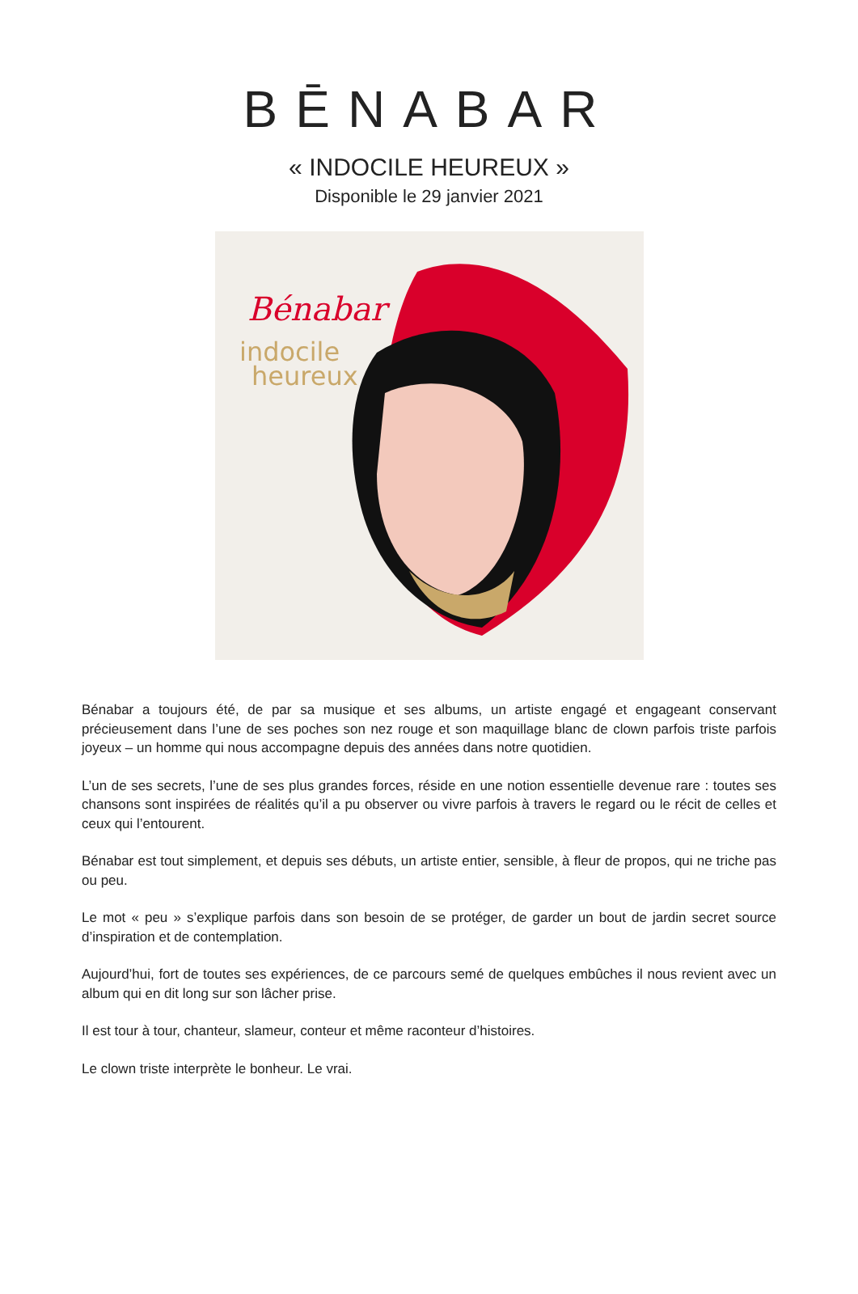BĒNABAR
« INDOCILE HEUREUX »
Disponible le 29 janvier 2021
Bénabar
indocile
heureux
Bénabar a toujours été, de par sa musique et ses albums, un artiste engagé et engageant conservant précieusement dans l’une de ses poches son nez rouge et son maquillage blanc de clown parfois triste parfois joyeux – un homme qui nous accompagne depuis des années dans notre quotidien.
L’un de ses secrets, l’une de ses plus grandes forces, réside en une notion essentielle devenue rare : toutes ses chansons sont inspirées de réalités qu’il a pu observer ou vivre parfois à travers le regard ou le récit de celles et ceux qui l’entourent.
Bénabar est tout simplement, et depuis ses débuts, un artiste entier, sensible, à fleur de propos, qui ne triche pas ou peu.
Le mot « peu » s’explique parfois dans son besoin de se protéger, de garder un bout de jardin secret source d’inspiration et de contemplation.
Aujourd’hui, fort de toutes ses expériences, de ce parcours semé de quelques embûches il nous revient avec un album qui en dit long sur son lâcher prise.
Il est tour à tour, chanteur, slameur, conteur et même raconteur d’histoires.
Le clown triste interprète le bonheur. Le vrai.